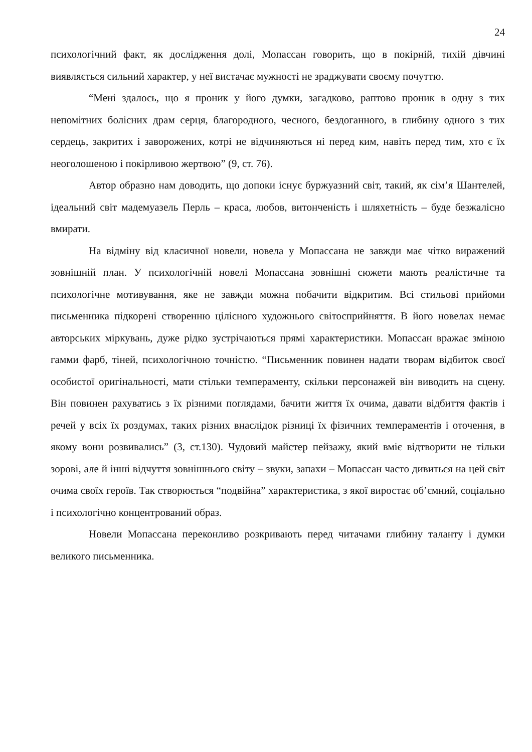24
психологічний факт, як дослідження долі, Мопассан говорить, що в покірній, тихій дівчині виявляється сильний характер, у неї вистачає мужності не зраджувати своєму почуттю.
“Мені здалось, що я проник у його думки, загадково, раптово проник в одну з тих непомітних болісних драм серця, благородного, чесного, бездоганного, в глибину одного з тих сердець, закритих і заворожених, котрі не відчиняються ні перед ким, навіть перед тим, хто є їх неоголошеною і покірливою жертвою” (9, ст. 76).
Автор образно нам доводить, що допоки існує буржуазний світ, такий, як сім’я Шантелей, ідеальний світ мадемуазель Перль – краса, любов, витонченість і шляхетність – буде безжалісно вмирати.
На відміну від класичної новели, новела у Мопассана не завжди має чітко виражений зовнішній план. У психологічній новелі Мопассана зовнішні сюжети мають реалістичне та психологічне мотивування, яке не завжди можна побачити відкритим. Всі стильові прийоми письменника підкорені створенню цілісного художнього світосприйняття. В його новелах немає авторських міркувань, дуже рідко зустрічаються прямі характеристики. Мопассан вражає зміною гамми фарб, тіней, психологічною точністю. “Письменник повинен надати творам відбиток своєї особистої оригінальності, мати стільки темпераменту, скільки персонажей він виводить на сцену. Він повинен рахуватись з їх різними поглядами, бачити життя їх очима, давати відбиття фактів і речей у всіх їх роздумах, таких різних внаслідок різниці їх фізичних темпераментів і оточення, в якому вони розвивались” (3, ст.130). Чудовий майстер пейзажу, який вміє відтворити не тільки зорові, але й інші відчуття зовнішнього світу – звуки, запахи – Мопассан часто дивиться на цей світ очима своїх героїв. Так створюється “подвійна” характеристика, з якої виростає об’ємний, соціально і психологічно концентрований образ.
Новели Мопассана переконливо розкривають перед читачами глибину таланту і думки великого письменника.